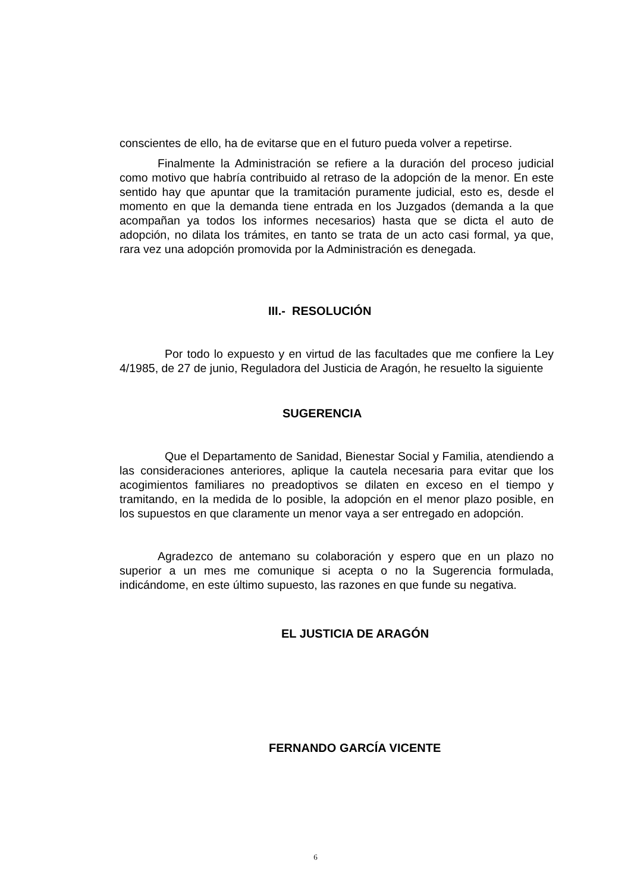conscientes de ello, ha de evitarse que en el futuro pueda volver a repetirse.
Finalmente la Administración se refiere a la duración del proceso judicial como motivo que habría contribuido al retraso de la adopción de la menor. En este sentido hay que apuntar que la tramitación puramente judicial, esto es, desde el momento en que la demanda tiene entrada en los Juzgados (demanda a la que acompañan ya todos los informes necesarios) hasta que se dicta el auto de adopción, no dilata los trámites, en tanto se trata de un acto casi formal, ya que, rara vez una adopción promovida por la Administración es denegada.
III.- RESOLUCIÓN
Por todo lo expuesto y en virtud de las facultades que me confiere la Ley 4/1985, de 27 de junio, Reguladora del Justicia de Aragón, he resuelto la siguiente
SUGERENCIA
Que el Departamento de Sanidad, Bienestar Social y Familia, atendiendo a las consideraciones anteriores, aplique la cautela necesaria para evitar que los acogimientos familiares no preadoptivos se dilaten en exceso en el tiempo y tramitando, en la medida de lo posible, la adopción en el menor plazo posible, en los supuestos en que claramente un menor vaya a ser entregado en adopción.
Agradezco de antemano su colaboración y espero que en un plazo no superior a un mes me comunique si acepta o no la Sugerencia formulada, indicándome, en este último supuesto, las razones en que funde su negativa.
EL JUSTICIA DE ARAGÓN
FERNANDO GARCÍA VICENTE
6